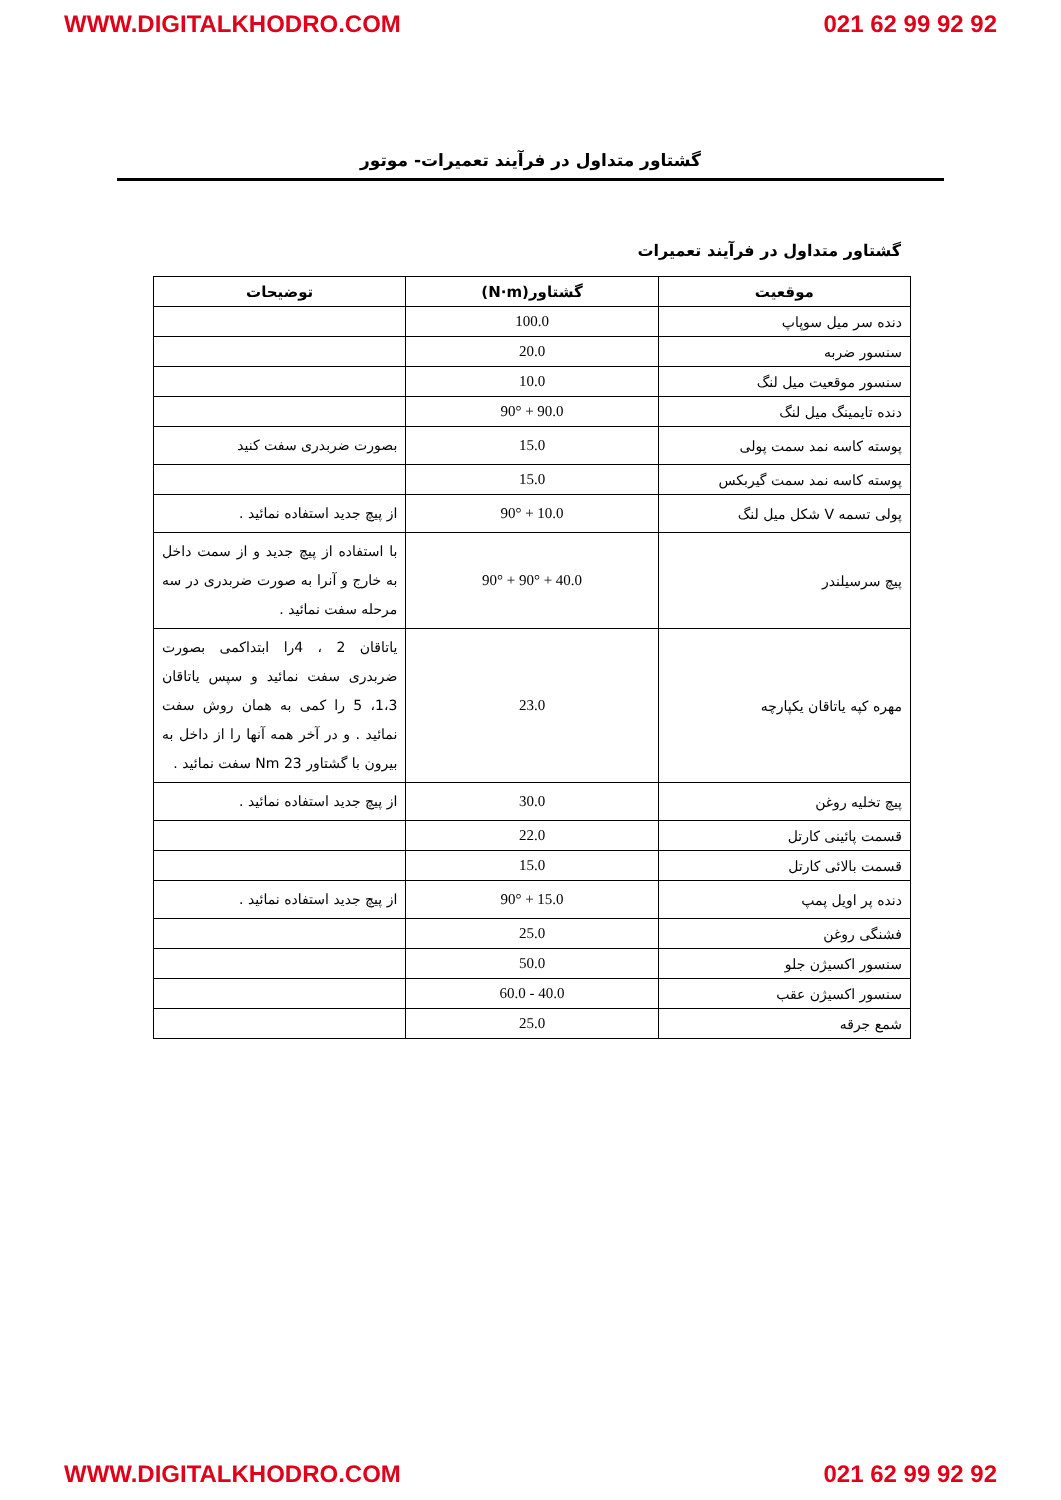WWW.DIGITALKHODRO.COM 021 62 99 92 92
گشتاور متداول در فرآیند تعمیرات- موتور
گشتاور متداول در فرآیند تعمیرات
| موقعیت | گشتاور(N·m) | توضیحات |
| --- | --- | --- |
| دنده سر میل سوپاپ | 100.0 | |
| سنسور ضربه | 20.0 | |
| سنسور موقعیت میل لنگ | 10.0 | |
| دنده تایمینگ میل لنگ | 90.0 + 90° | |
| پوسته کاسه نمد سمت پولی | 15.0 | بصورت ضربدری سفت کنید |
| پوسته کاسه نمد سمت گیربکس | 15.0 | |
| پولی تسمه V شکل میل لنگ | 10.0 + 90° | از پیچ جدید استفاده نمائید . |
| پیچ سرسیلندر | 40.0 + 90° + 90° | با استفاده از پیچ جدید و از سمت داخل به خارج و آنرا به صورت ضربدری در سه مرحله سفت نمائید . |
| مهره کپه یاتاقان یکپارچه | 23.0 | یاتاقان 2 ، 4را ابتداکمی بصورت ضربدری سفت نمائید و سپس یاتاقان 1،3، 5 را کمی به همان روش سفت نمائید . و در آخر همه آنها را از داخل به بیرون با گشتاور 23 Nm سفت نمائید . |
| پیچ تخلیه روغن | 30.0 | از پیچ جدید استفاده نمائید . |
| قسمت پائینی کارتل | 22.0 | |
| قسمت بالائی کارتل | 15.0 | |
| دنده پر اویل پمپ | 15.0 + 90° | از پیچ جدید استفاده نمائید . |
| فشنگی روغن | 25.0 | |
| سنسور اکسیژن جلو | 50.0 | |
| سنسور اکسیژن عقب | 40.0 - 60.0 | |
| شمع جرقه | 25.0 | |
WWW.DIGITALKHODRO.COM 021 62 99 92 92